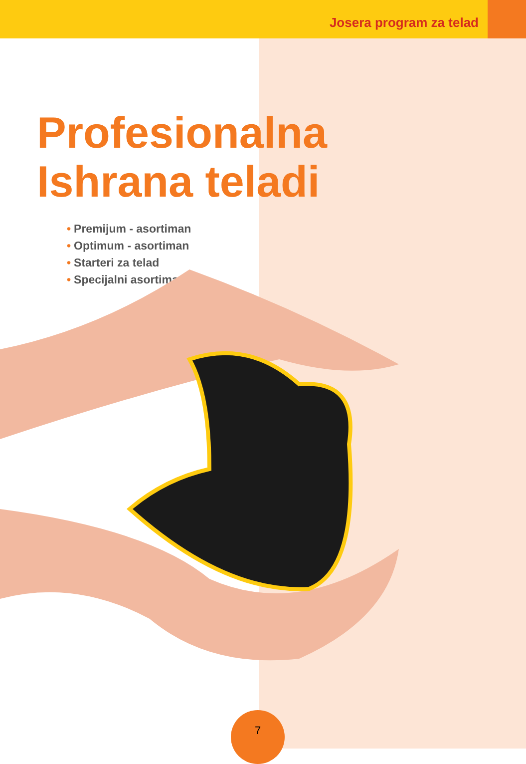Josera program za telad
Profesionalna
Ishrana teladi
• Premijum - asortiman
• Optimum - asortiman
• Starteri za telad
• Specijalni asortiman
7